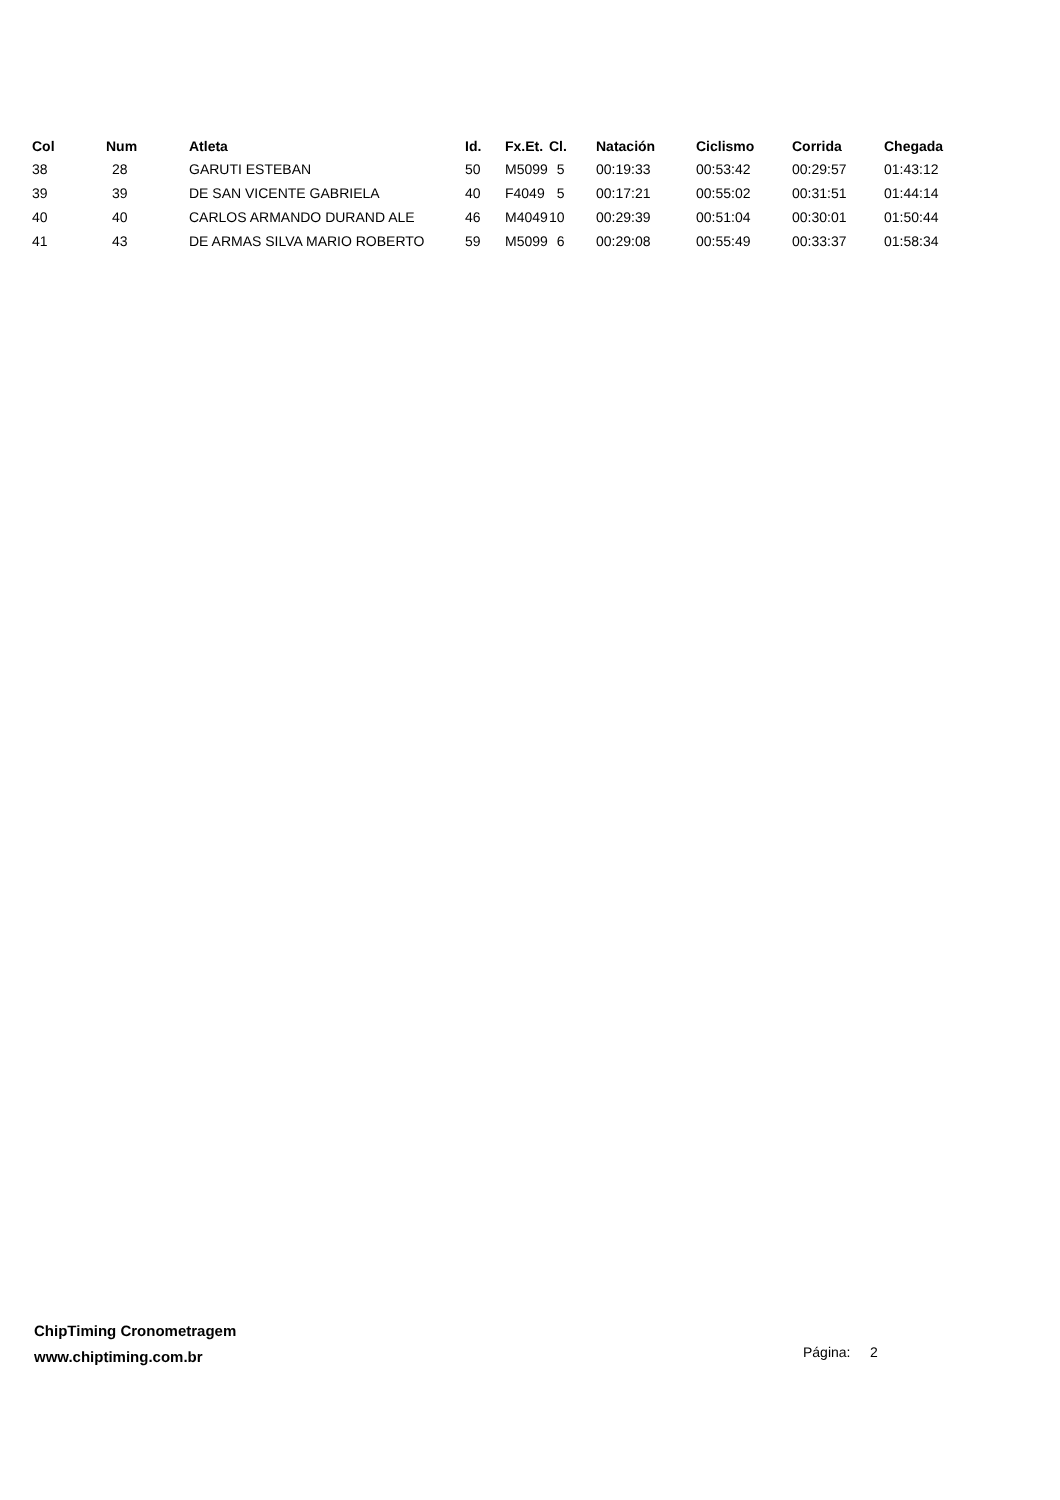| Col | Num | Atleta | Id. | Fx.Et. | Cl. | Natación | Ciclismo | Corrida | Chegada |
| --- | --- | --- | --- | --- | --- | --- | --- | --- | --- |
| 38 | 28 | GARUTI ESTEBAN | 50 | M5099 | 5 | 00:19:33 | 00:53:42 | 00:29:57 | 01:43:12 |
| 39 | 39 | DE SAN VICENTE GABRIELA | 40 | F4049 | 5 | 00:17:21 | 00:55:02 | 00:31:51 | 01:44:14 |
| 40 | 40 | CARLOS ARMANDO DURAND ALE | 46 | M4049 | 10 | 00:29:39 | 00:51:04 | 00:30:01 | 01:50:44 |
| 41 | 43 | DE ARMAS SILVA MARIO ROBERTO | 59 | M5099 | 6 | 00:29:08 | 00:55:49 | 00:33:37 | 01:58:34 |
ChipTiming Cronometragem
www.chiptiming.com.br
Página: 2